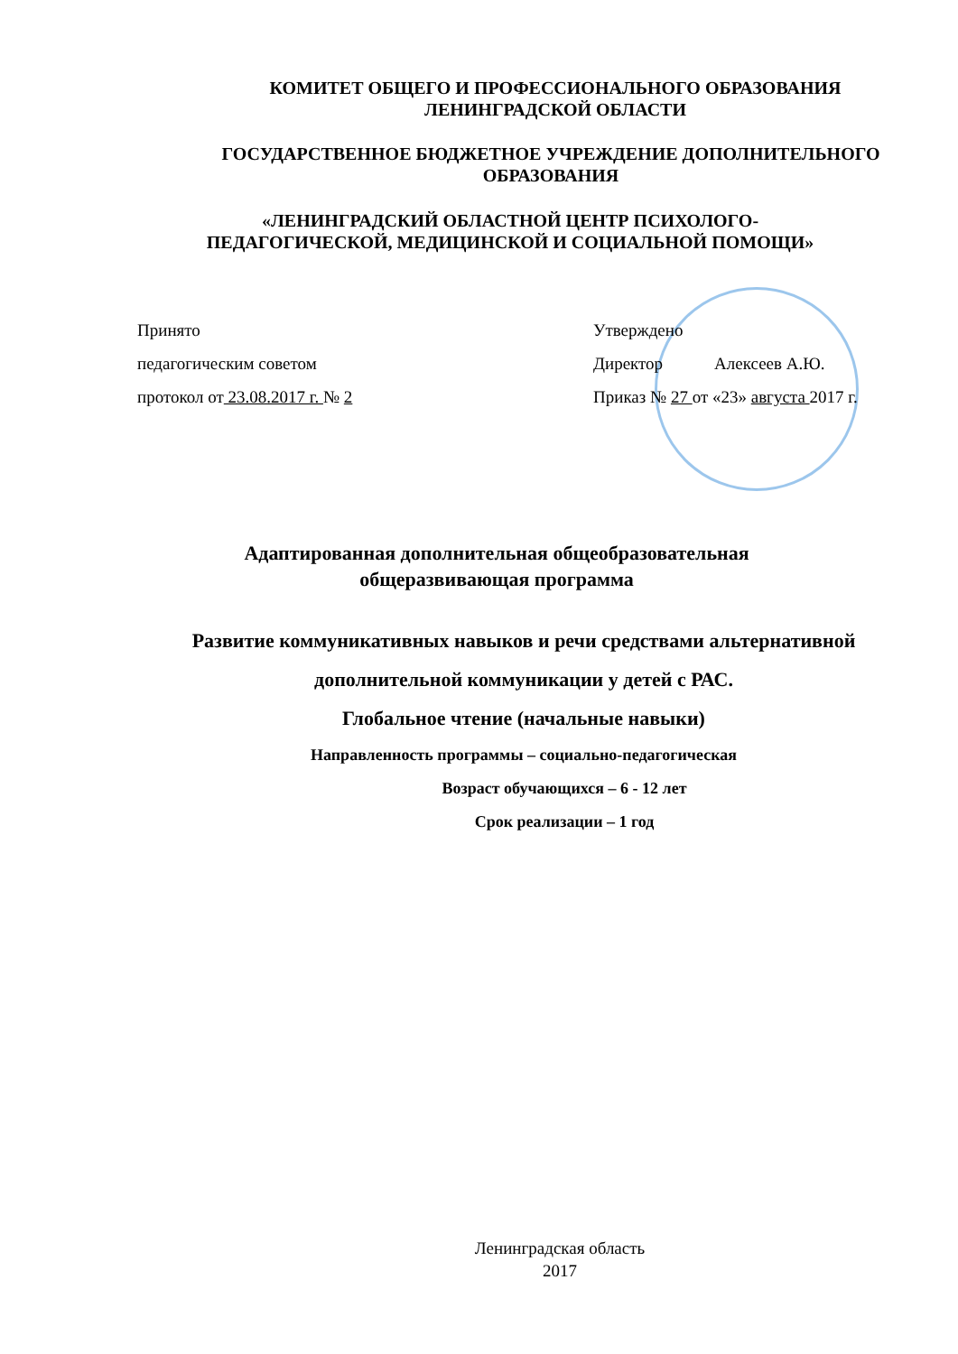КОМИТЕТ ОБЩЕГО И ПРОФЕССИОНАЛЬНОГО ОБРАЗОВАНИЯ
ЛЕНИНГРАДСКОЙ ОБЛАСТИ
ГОСУДАРСТВЕННОЕ БЮДЖЕТНОЕ УЧРЕЖДЕНИЕ ДОПОЛНИТЕЛЬНОГО ОБРАЗОВАНИЯ
«ЛЕНИНГРАДСКИЙ ОБЛАСТНОЙ ЦЕНТР ПСИХОЛОГО-
ПЕДАГОГИЧЕСКОЙ, МЕДИЦИНСКОЙ И СОЦИАЛЬНОЙ ПОМОЩИ»
Принято
педагогическим советом
протокол от 23.08.2017 г. № 2
Утверждено
Директор Алексеев А.Ю.
Приказ № 27 от «23» августа 2017 г.
Адаптированная дополнительная общеобразовательная
общеразвивающая программа
Развитие коммуникативных навыков и речи средствами альтернативной
дополнительной коммуникации у детей с РАС.
Глобальное чтение (начальные навыки)
Направленность программы – социально-педагогическая
Возраст обучающихся – 6 - 12 лет
Срок реализации – 1 год
Ленинградская область
2017